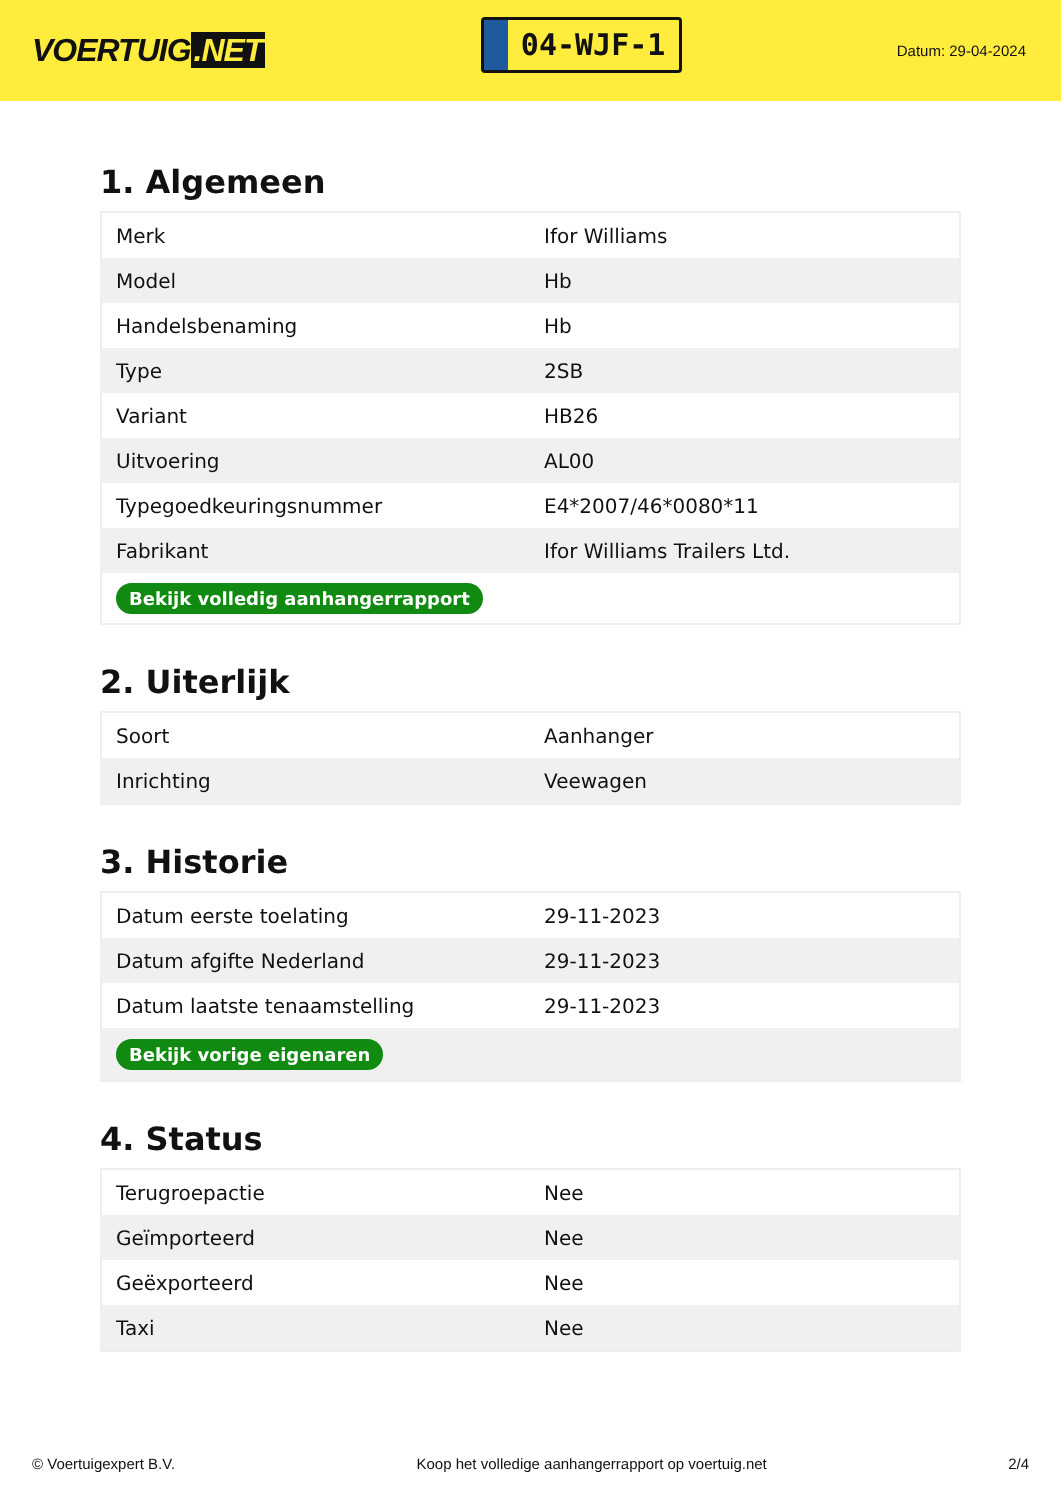VOERTUIG.NET
04-WJF-1
Datum: 29-04-2024
1. Algemeen
| Merk | Ifor Williams |
| Model | Hb |
| Handelsbenaming | Hb |
| Type | 2SB |
| Variant | HB26 |
| Uitvoering | AL00 |
| Typegoedkeuringsnummer | E4*2007/46*0080*11 |
| Fabrikant | Ifor Williams Trailers Ltd. |
| Bekijk volledig aanhangerrapport | |
2. Uiterlijk
| Soort | Aanhanger |
| Inrichting | Veewagen |
3. Historie
| Datum eerste toelating | 29-11-2023 |
| Datum afgifte Nederland | 29-11-2023 |
| Datum laatste tenaamstelling | 29-11-2023 |
| Bekijk vorige eigenaren | |
4. Status
| Terugroepactie | Nee |
| Geïmporteerd | Nee |
| Geëxporteerd | Nee |
| Taxi | Nee |
© Voertuigexpert B.V. Koop het volledige aanhangerrapport op voertuig.net 2/4